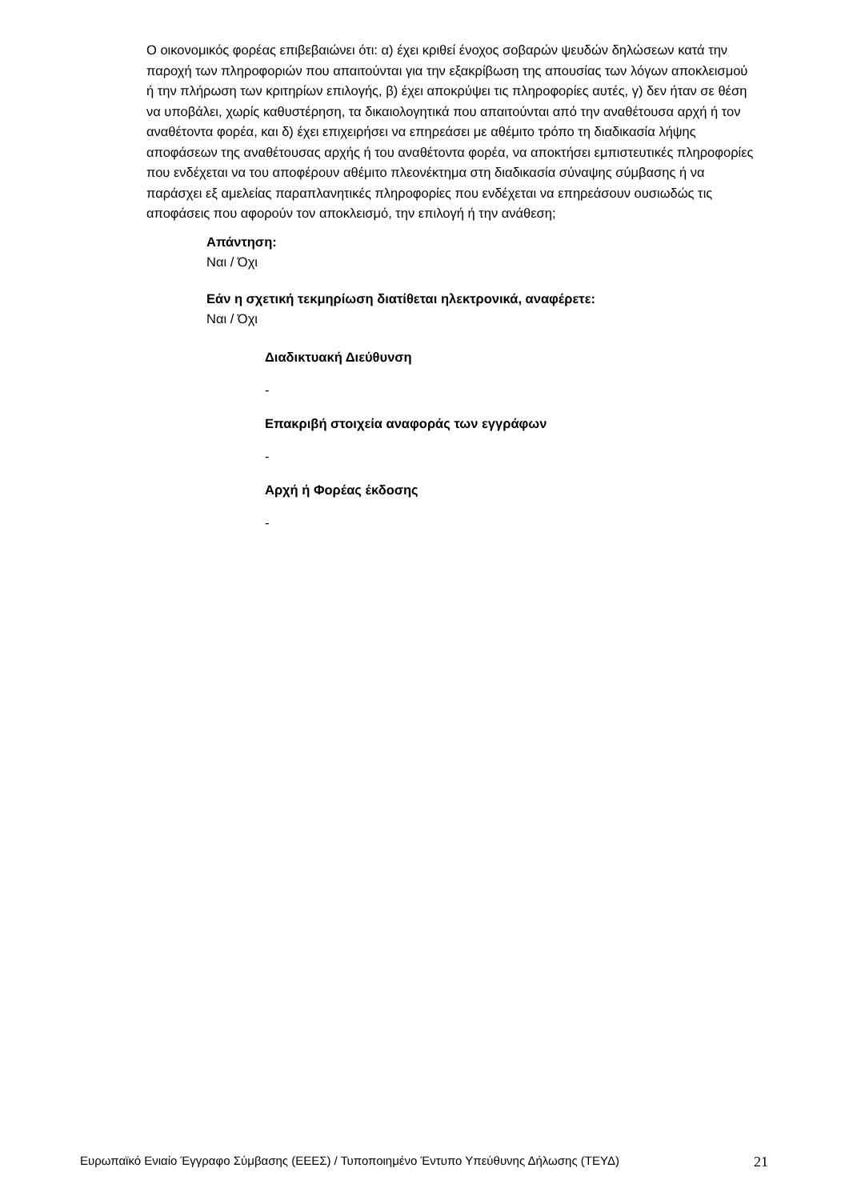Ο οικονομικός φορέας επιβεβαιώνει ότι: α) έχει κριθεί ένοχος σοβαρών ψευδών δηλώσεων κατά την παροχή των πληροφοριών που απαιτούνται για την εξακρίβωση της απουσίας των λόγων αποκλεισμού ή την πλήρωση των κριτηρίων επιλογής, β) έχει αποκρύψει τις πληροφορίες αυτές, γ) δεν ήταν σε θέση να υποβάλει, χωρίς καθυστέρηση, τα δικαιολογητικά που απαιτούνται από την αναθέτουσα αρχή ή τον αναθέτοντα φορέα, και δ) έχει επιχειρήσει να επηρεάσει με αθέμιτο τρόπο τη διαδικασία λήψης αποφάσεων της αναθέτουσας αρχής ή του αναθέτοντα φορέα, να αποκτήσει εμπιστευτικές πληροφορίες που ενδέχεται να του αποφέρουν αθέμιτο πλεονέκτημα στη διαδικασία σύναψης σύμβασης ή να παράσχει εξ αμελείας παραπλανητικές πληροφορίες που ενδέχεται να επηρεάσουν ουσιωδώς τις αποφάσεις που αφορούν τον αποκλεισμό, την επιλογή ή την ανάθεση;
Απάντηση:
Ναι / Όχι
Εάν η σχετική τεκμηρίωση διατίθεται ηλεκτρονικά, αναφέρετε:
Ναι / Όχι
Διαδικτυακή Διεύθυνση
-
Επακριβή στοιχεία αναφοράς των εγγράφων
-
Αρχή ή Φορέας έκδοσης
-
Ευρωπαϊκό Ενιαίο Έγγραφο Σύμβασης (ΕΕΕΣ) / Τυποποιημένο Έντυπο Υπεύθυνης Δήλωσης (ΤΕΥΔ) 21